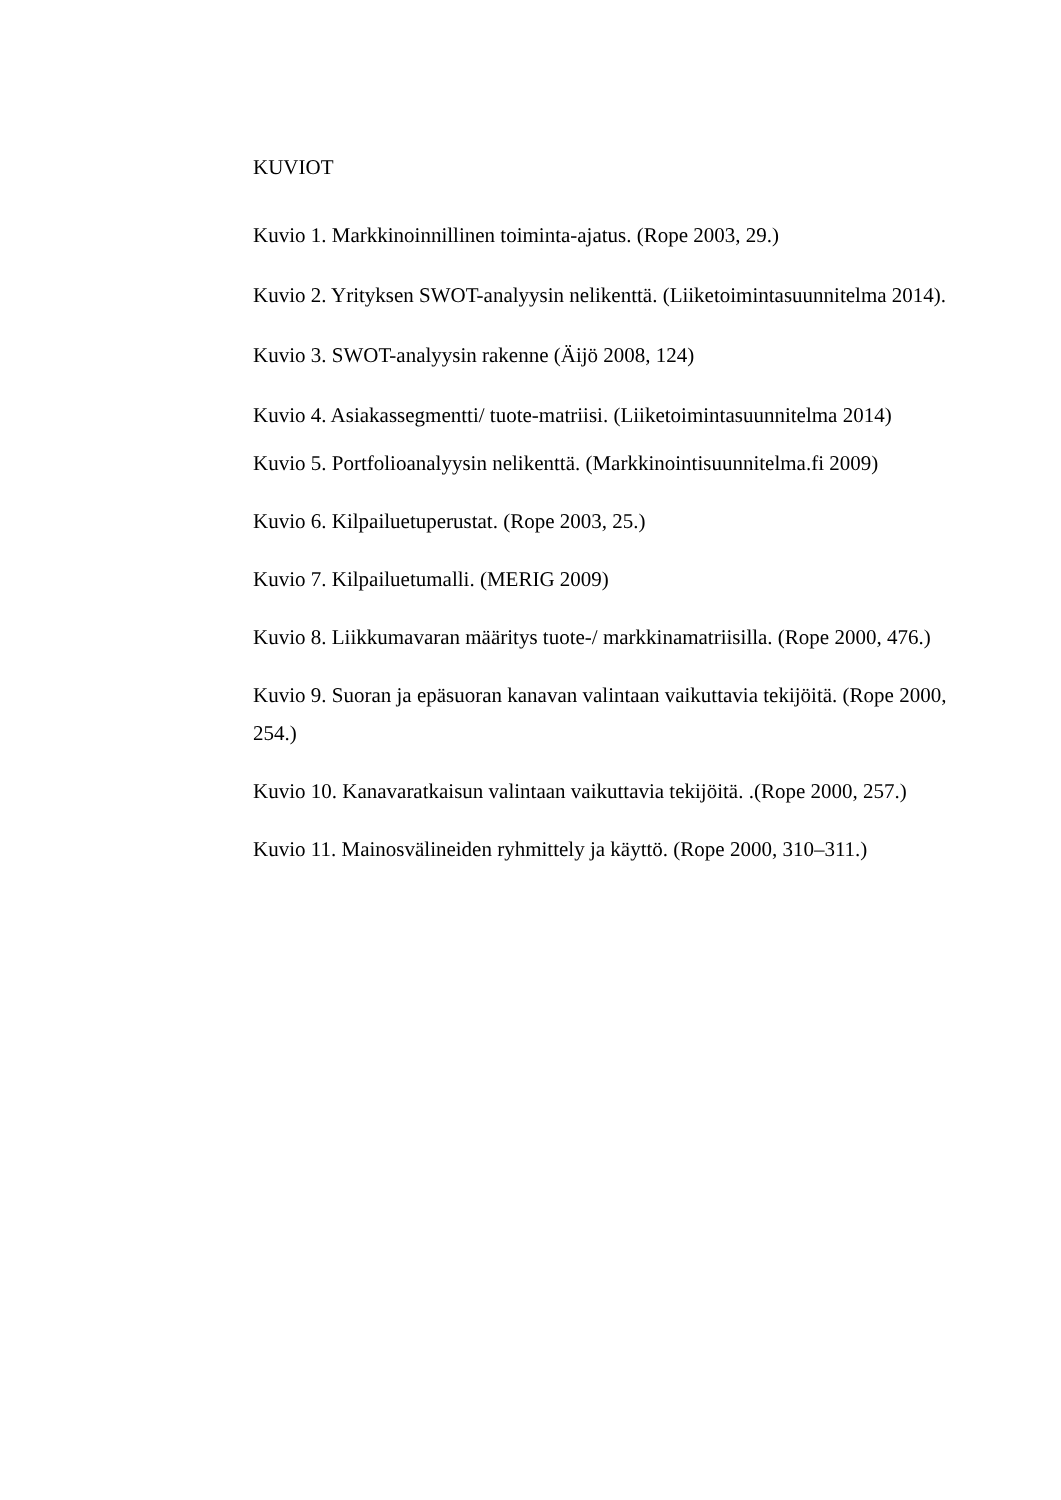KUVIOT
Kuvio 1. Markkinoinnillinen toiminta-ajatus. (Rope 2003, 29.)
Kuvio 2. Yrityksen SWOT-analyysin nelikenttä. (Liiketoimintasuunnitelma 2014).
Kuvio 3. SWOT-analyysin rakenne (Äijö 2008, 124)
Kuvio 4. Asiakassegmentti/ tuote-matriisi. (Liiketoimintasuunnitelma 2014)
Kuvio 5. Portfolioanalyysin nelikenttä. (Markkinointisuunnitelma.fi 2009)
Kuvio 6. Kilpailuetuperustat. (Rope 2003, 25.)
Kuvio 7. Kilpailuetumalli. (MERIG 2009)
Kuvio 8. Liikkumavaran määritys tuote-/ markkinamatriisilla. (Rope 2000, 476.)
Kuvio 9. Suoran ja epäsuoran kanavan valintaan vaikuttavia tekijöitä. (Rope 2000, 254.)
Kuvio 10. Kanavaratkaisun valintaan vaikuttavia tekijöitä. .(Rope 2000, 257.)
Kuvio 11. Mainosvälineiden ryhmittely ja käyttö. (Rope 2000, 310–311.)